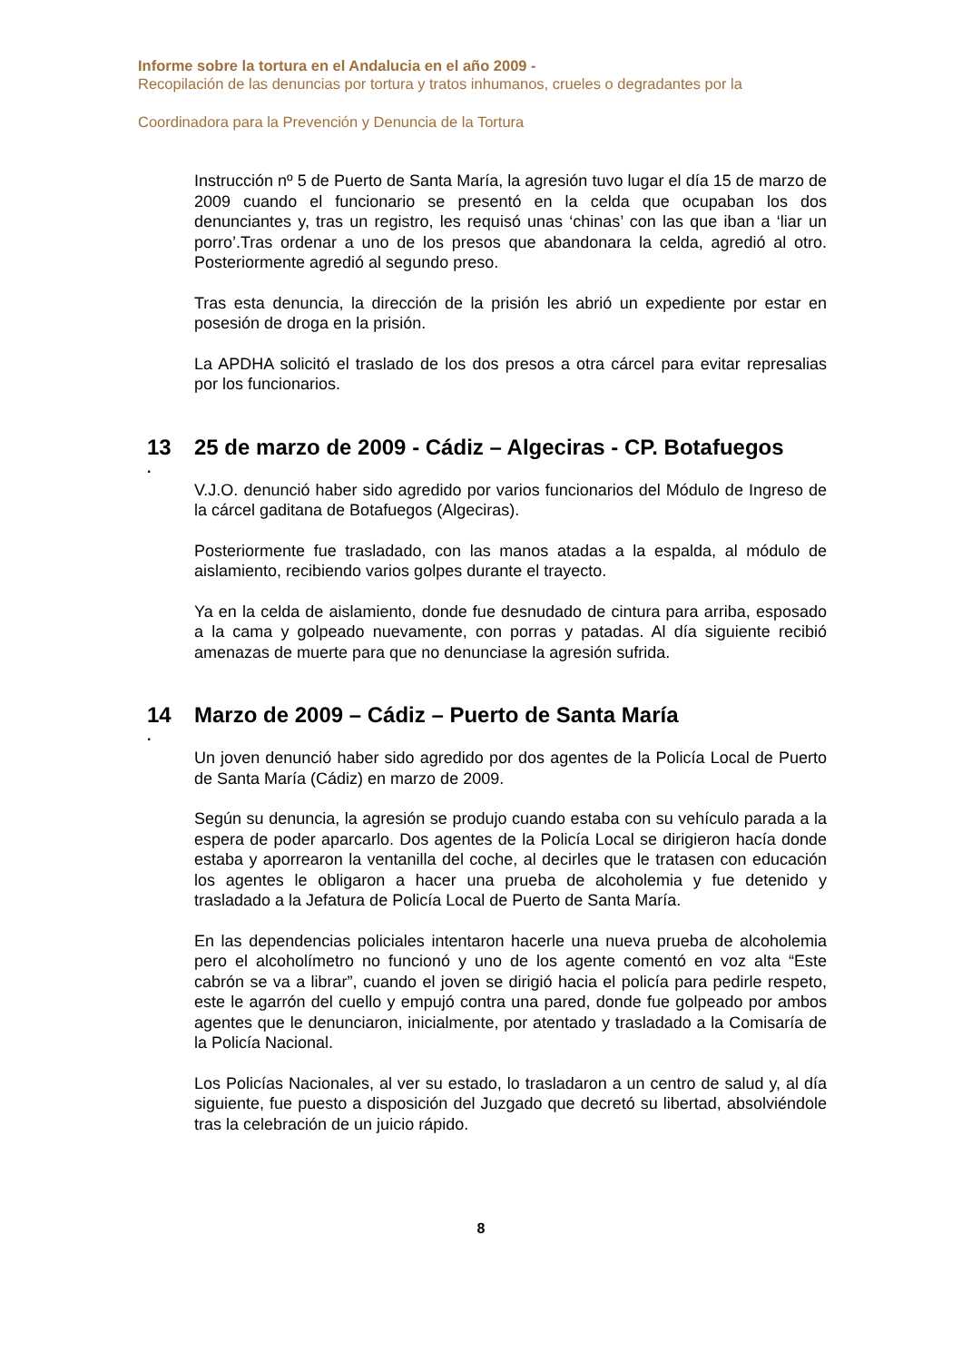Informe sobre la tortura en el Andalucia en el año 2009 -
Recopilación de las denuncias por tortura y tratos inhumanos, crueles o degradantes por la
Coordinadora para la Prevención y Denuncia de la Tortura
Instrucción nº 5 de Puerto de Santa María, la agresión tuvo lugar el día 15 de marzo de 2009 cuando el funcionario se presentó en la celda que ocupaban los dos denunciantes y, tras un registro, les requisó unas ‘chinas’ con las que iban a ‘liar un porro’.Tras ordenar a uno de los presos que abandonara la celda, agredió al otro. Posteriormente agredió al segundo preso.
Tras esta denuncia, la dirección de la prisión les abrió un expediente por estar en posesión de droga en la prisión.
La APDHA solicitó el traslado de los dos presos a otra cárcel para evitar represalias por los funcionarios.
13 25 de marzo de 2009 - Cádiz – Algeciras - CP. Botafuegos
.
V.J.O. denunció haber sido agredido por varios funcionarios del Módulo de Ingreso de la cárcel gaditana de Botafuegos (Algeciras).
Posteriormente fue trasladado, con las manos atadas a la espalda, al módulo de aislamiento, recibiendo varios golpes durante el trayecto.
Ya en la celda de aislamiento, donde fue desnudado de cintura para arriba, esposado a la cama y golpeado nuevamente, con porras y patadas. Al día siguiente recibió amenazas de muerte para que no denunciase la agresión sufrida.
14 Marzo de 2009 – Cádiz – Puerto de Santa María
.
Un joven denunció haber sido agredido por dos agentes de la Policía Local de Puerto de Santa María (Cádiz) en marzo de 2009.
Según su denuncia, la agresión se produjo cuando estaba con su vehículo parada a la espera de poder aparcarlo. Dos agentes de la Policía Local se dirigieron hacía donde estaba y aporrearon la ventanilla del coche, al decirles que le tratasen con educación los agentes le obligaron a hacer una prueba de alcoholemia y fue detenido y trasladado a la Jefatura de Policía Local de Puerto de Santa María.
En las dependencias policiales intentaron hacerle una nueva prueba de alcoholemia pero el alcoholímetro no funcionó y uno de los agente comentó en voz alta “Este cabrón se va a librar”, cuando el joven se dirigió hacia el policía para pedirle respeto, este le agarrón del cuello y empujó contra una pared, donde fue golpeado por ambos agentes que le denunciaron, inicialmente, por atentado y trasladado a la Comisaría de la Policía Nacional.
Los Policías Nacionales, al ver su estado, lo trasladaron a un centro de salud y, al día siguiente, fue puesto a disposición del Juzgado que decretó su libertad, absolviéndole tras la celebración de un juicio rápido.
8